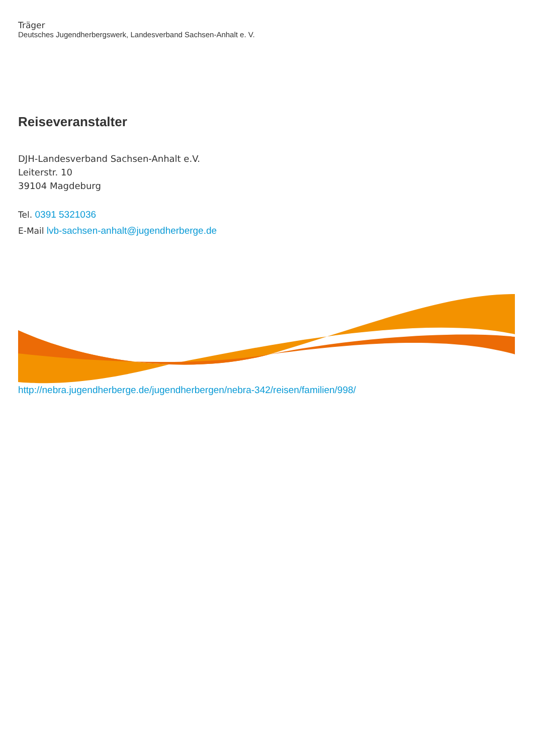Träger
Deutsches Jugendherbergswerk, Landesverband Sachsen-Anhalt e. V.
Reiseveranstalter
DJH-Landesverband Sachsen-Anhalt e.V.
Leiterstr. 10
39104 Magdeburg
Tel. 0391 5321036
E-Mail lvb-sachsen-anhalt@jugendherberge.de
http://nebra.jugendherberge.de/jugendherbergen/nebra-342/reisen/familien/998/